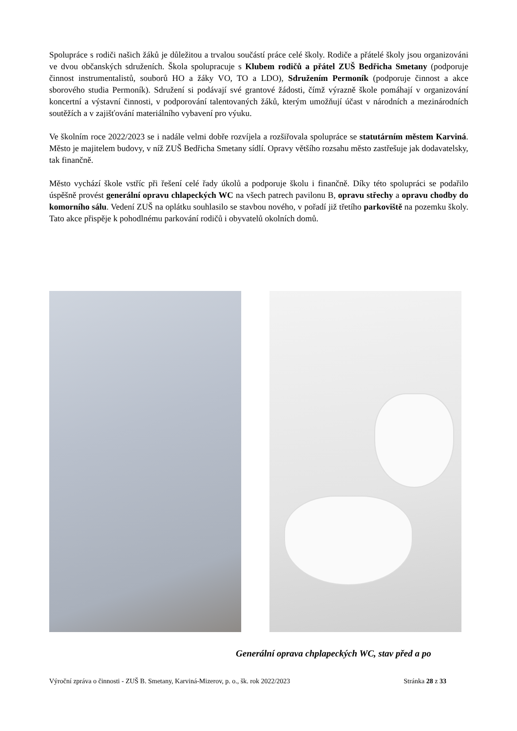Spolupráce s rodiči našich žáků je důležitou a trvalou součástí práce celé školy. Rodiče a přátelé školy jsou organizováni ve dvou občanských sdruženích. Škola spolupracuje s Klubem rodičů a přátel ZUŠ Bedřicha Smetany (podporuje činnost instrumentalistů, souborů HO a žáky VO, TO a LDO), Sdružením Permoník (podporuje činnost a akce sborového studia Permoník). Sdružení si podávají své grantové žádosti, čímž výrazně škole pomáhají v organizování koncertní a výstavní činnosti, v podporování talentovaných žáků, kterým umožňují účast v národních a mezinárodních soutěžích a v zajišťování materiálního vybavení pro výuku.
Ve školním roce 2022/2023 se i nadále velmi dobře rozvíjela a rozšiřovala spolupráce se statutárním městem Karviná. Město je majitelem budovy, v níž ZUŠ Bedřicha Smetany sídlí. Opravy většího rozsahu město zastřešuje jak dodavatelsky, tak finančně.
Město vychází škole vstříc při řešení celé řady úkolů a podporuje školu i finančně. Díky této spolupráci se podařilo úspěšně provést generální opravu chlapeckých WC na všech patrech pavilonu B, opravu střechy a opravu chodby do komorního sálu. Vedení ZUŠ na oplátku souhlasilo se stavbou nového, v pořadí již třetího parkoviště na pozemku školy. Tato akce přispěje k pohodlnému parkování rodičů i obyvatelů okolních domů.
Generální oprava chplapeckých WC, stav před a po
Výroční zpráva o činnosti - ZUŠ B. Smetany, Karviná-Mizerov, p. o., šk. rok 2022/2023 Stránka 28 z 33